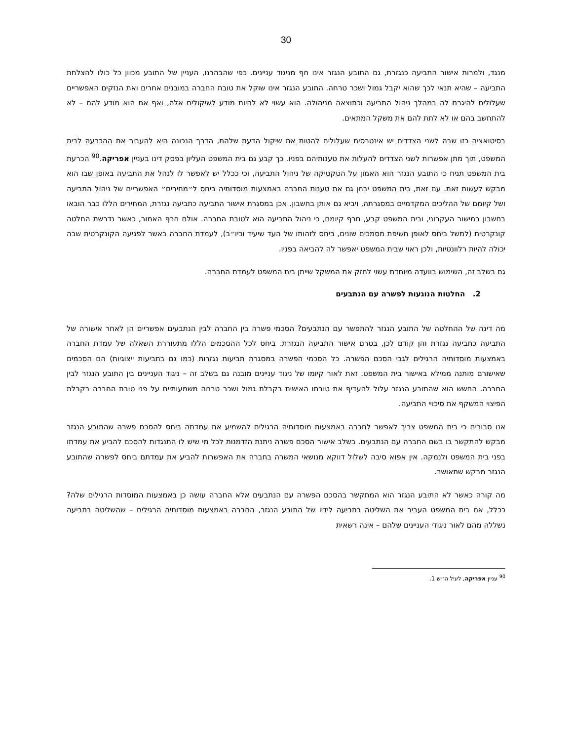30
מנגד, ולמרות אישור התביעה כנגזרת, גם התובע הנגזר אינו חף מניגוד עניינים. כפי שהבהרנו, העניין של התובע מכוון כל כולו להצלחת התביעה – שהיא תנאי לכך שהוא יקבל גמול ושכר טרחה. התובע הנגזר אינו שוקל את טובת החברה במובנים אחרים ואת הנזקים האפשריים שעלולים להיגרם לה במהלך ניהול התביעה וכתוצאה מניהולה. הוא עשוי לא להיות מודע לשיקולים אלה, ואף אם הוא מודע להם – לא להתחשב בהם או לא לתת להם את משקל המתאים.
בסיטואציה כזו שבה לשני הצדדים יש אינטרסים שעלולים להטות את שיקול הדעת שלהם, הדרך הנכונה היא להעביר את ההכרעה לבית המשפט, תוך מתן אפשרות לשני הצדדים להעלות את טענותיהם בפניו. כך קבע גם בית המשפט העליון בפסק דינו בעניין אפריקה.<sup>90</sup> הכרעת בית המשפט תניח כי התובע הנגזר הוא האמון על הטקטיקה של ניהול התביעה, וכי ככלל יש לאפשר לו לנהל את התביעה באופן שבו הוא מבקש לעשות זאת. עם זאת, בית המשפט יבחן גם את טענות החברה באמצעות מוסדותיה ביחס ל״מחירים״ האפשריים של ניהול התביעה ושל קיומם של ההליכים המקדמיים במסגרתה, ויביא גם אותן בחשבון. אכן במסגרת אישור התביעה כתביעה נגזרת, המחירים הללו כבר הובאו בחשבון במישור העקרוני, ובית המשפט קבע, חרף קיומם, כי ניהול התביעה הוא לטובת החברה. אולם חרף האמור, כאשר נדרשת החלטה קונקרטית (למשל ביחס לאופן חשיפת מסמכים שונים, ביחס לזהותו של העד שיעיד וכיו״ב), לעמדת החברה באשר לפגיעה הקונקרטית שבה יכולה להיות רלוונטיות, ולכן ראוי שבית המשפט יאפשר לה להביאה בפניו.
גם בשלב זה, השימוש בוועדה מיוחדת עשוי לחזק את המשקל שייתן בית המשפט לעמדת החברה.
2. החלטות הנוגעות לפשרה עם הנתבעים
מה דינה של ההחלטה של התובע הנגזר להתפשר עם הנתבעים? הסכמי פשרה בין החברה לבין הנתבעים אפשריים הן לאחר אישורה של התביעה כתביעה נגזרת והן קודם לכן, בטרם אישור התביעה הנגזרת. ביחס לכל ההסכמים הללו מתעוררת השאלה של עמדת החברה באמצעות מוסדותיה הרגילים לגבי הסכם הפשרה. כל הסכמי הפשרה במסגרת תביעות נגזרות (כמו גם בתביעות ייצוגיות) הם הסכמים שאישורם מותנה ממילא באישור בית המשפט. זאת לאור קיומו של ניגוד עניינים מובנה גם בשלב זה – ניגוד העניינים בין התובע הנגזר לבין החברה. החשש הוא שהתובע הנגזר עלול להעדיף את טובתו האישית בקבלת גמול ושכר טרחה משמעותיים על פני טובת החברה בקבלת הפיצוי המשקף את סיכויי התביעה.
אנו סבורים כי בית המשפט צריך לאפשר לחברה באמצעות מוסדותיה הרגילים להשמיע את עמדתה ביחס להסכם פשרה שהתובע הנגזר מבקש להתקשר בו בשם החברה עם הנתבעים. בשלב אישור הסכם פשרה ניתנת הזדמנות לכל מי שיש לו התנגדות להסכם להביע את עמדתו בפני בית המשפט ולנמקה. אין אפוא סיבה לשלול דווקא מנושאי המשרה בחברה את האפשרות להביע את עמדתם ביחס לפשרה שהתובע הנגזר מבקש שתאושר.
מה קורה כאשר לא התובע הנגזר הוא המתקשר בהסכם הפשרה עם הנתבעים אלא החברה עושה כן באמצעות המוסדות הרגילים שלה? ככלל, אם בית המשפט העביר את השליטה בתביעה לידיו של התובע הנגזר, החברה באמצעות מוסדותיה הרגילים – שהשליטה בתביעה נשללה מהם לאור ניגודי העניינים שלהם – אינה רשאית
<sup>90</sup> עניין אפריקה, לעיל ה״ש 1.